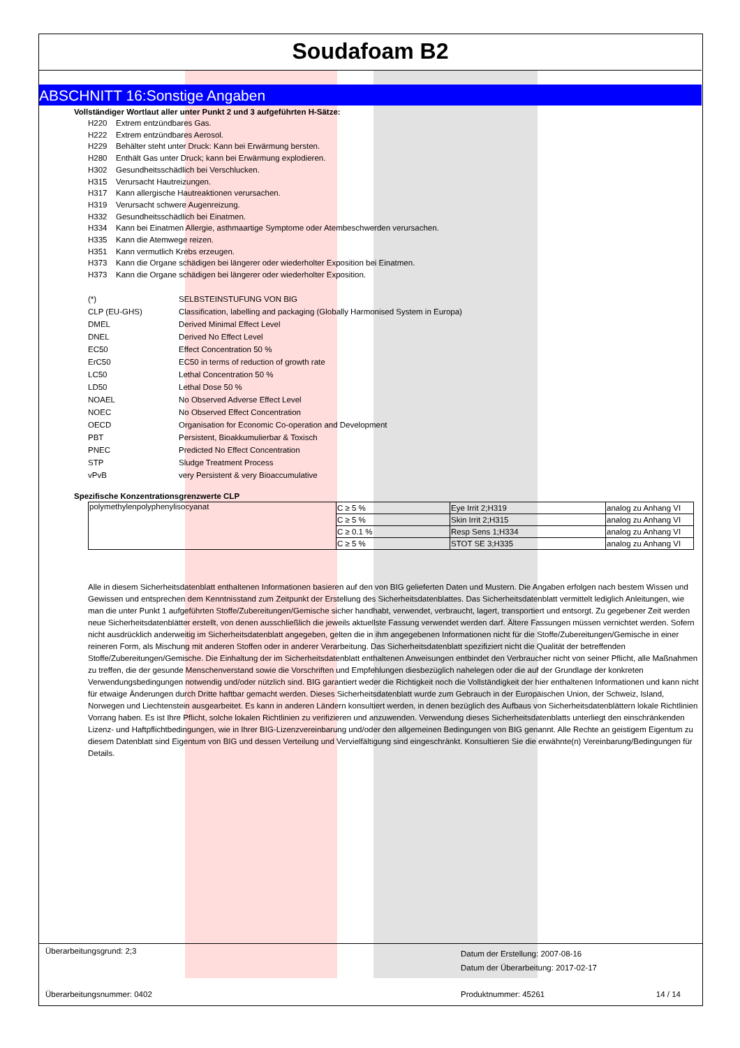Soudafoam B2
ABSCHNITT 16:Sonstige Angaben
Vollständiger Wortlaut aller unter Punkt 2 und 3 aufgeführten H-Sätze:
H220 Extrem entzündbares Gas.
H222 Extrem entzündbares Aerosol.
H229 Behälter steht unter Druck: Kann bei Erwärmung bersten.
H280 Enthält Gas unter Druck; kann bei Erwärmung explodieren.
H302 Gesundheitsschädlich bei Verschlucken.
H315 Verursacht Hautreizungen.
H317 Kann allergische Hautreaktionen verursachen.
H319 Verursacht schwere Augenreizung.
H332 Gesundheitsschädlich bei Einatmen.
H334 Kann bei Einatmen Allergie, asthmaartige Symptome oder Atembeschwerden verursachen.
H335 Kann die Atemwege reizen.
H351 Kann vermutlich Krebs erzeugen.
H373 Kann die Organe schädigen bei längerer oder wiederholter Exposition bei Einatmen.
H373 Kann die Organe schädigen bei längerer oder wiederholter Exposition.
| (*) | SELBSTEINSTUFUNG VON BIG |
| CLP (EU-GHS) | Classification, labelling and packaging (Globally Harmonised System in Europa) |
| DMEL | Derived Minimal Effect Level |
| DNEL | Derived No Effect Level |
| EC50 | Effect Concentration 50 % |
| ErC50 | EC50 in terms of reduction of growth rate |
| LC50 | Lethal Concentration 50 % |
| LD50 | Lethal Dose 50 % |
| NOAEL | No Observed Adverse Effect Level |
| NOEC | No Observed Effect Concentration |
| OECD | Organisation for Economic Co-operation and Development |
| PBT | Persistent, Bioakkumulierbar & Toxisch |
| PNEC | Predicted No Effect Concentration |
| STP | Sludge Treatment Process |
| vPvB | very Persistent & very Bioaccumulative |
Spezifische Konzentrationsgrenzwerte CLP
| polymethylenpolyphenylisocyanat | C ≥ 5 % | Eye Irrit 2;H319 | analog zu Anhang VI |
| | C ≥ 5 % | Skin Irrit 2;H315 | analog zu Anhang VI |
| | C ≥ 0.1 % | Resp Sens 1;H334 | analog zu Anhang VI |
| | C ≥ 5 % | STOT SE 3;H335 | analog zu Anhang VI |
Alle in diesem Sicherheitsdatenblatt enthaltenen Informationen basieren auf den von BIG gelieferten Daten und Mustern. Die Angaben erfolgen nach bestem Wissen und Gewissen und entsprechen dem Kenntnisstand zum Zeitpunkt der Erstellung des Sicherheitsdatenblattes. Das Sicherheitsdatenblatt vermittelt lediglich Anleitungen, wie man die unter Punkt 1 aufgeführten Stoffe/Zubereitungen/Gemische sicher handhabt, verwendet, verbraucht, lagert, transportiert und entsorgt. Zu gegebener Zeit werden neue Sicherheitsdatenblätter erstellt, von denen ausschließlich die jeweils aktuellste Fassung verwendet werden darf. Ältere Fassungen müssen vernichtet werden. Sofern nicht ausdrücklich anderweitig im Sicherheitsdatenblatt angegeben, gelten die in ihm angegebenen Informationen nicht für die Stoffe/Zubereitungen/Gemische in einer reineren Form, als Mischung mit anderen Stoffen oder in anderer Verarbeitung. Das Sicherheitsdatenblatt spezifiziert nicht die Qualität der betreffenden Stoffe/Zubereitungen/Gemische. Die Einhaltung der im Sicherheitsdatenblatt enthaltenen Anweisungen entbindet den Verbraucher nicht von seiner Pflicht, alle Maßnahmen zu treffen, die der gesunde Menschenverstand sowie die Vorschriften und Empfehlungen diesbezüglich nahelegen oder die auf der Grundlage der konkreten Verwendungsbedingungen notwendig und/oder nützlich sind. BIG garantiert weder die Richtigkeit noch die Vollständigkeit der hier enthaltenen Informationen und kann nicht für etwaige Änderungen durch Dritte haftbar gemacht werden. Dieses Sicherheitsdatenblatt wurde zum Gebrauch in der Europäischen Union, der Schweiz, Island, Norwegen und Liechtenstein ausgearbeitet. Es kann in anderen Ländern konsultiert werden, in denen bezüglich des Aufbaus von Sicherheitsdatenblättern lokale Richtlinien Vorrang haben. Es ist Ihre Pflicht, solche lokalen Richtlinien zu verifizieren und anzuwenden. Verwendung dieses Sicherheitsdatenblatts unterliegt den einschränkenden Lizenz- und Haftpflichtbedingungen, wie in Ihrer BIG-Lizenzvereinbarung und/oder den allgemeinen Bedingungen von BIG genannt. Alle Rechte an geistigem Eigentum zu diesem Datenblatt sind Eigentum von BIG und dessen Verteilung und Vervielfältigung sind eingeschränkt. Konsultieren Sie die erwähnte(n) Vereinbarung/Bedingungen für Details.
Überarbeitungsgrund: 2;3
Datum der Erstellung: 2007-08-16
Datum der Überarbeitung: 2017-02-17
Überarbeitungsnummer: 0402 Produktnummer: 45261 14 / 14